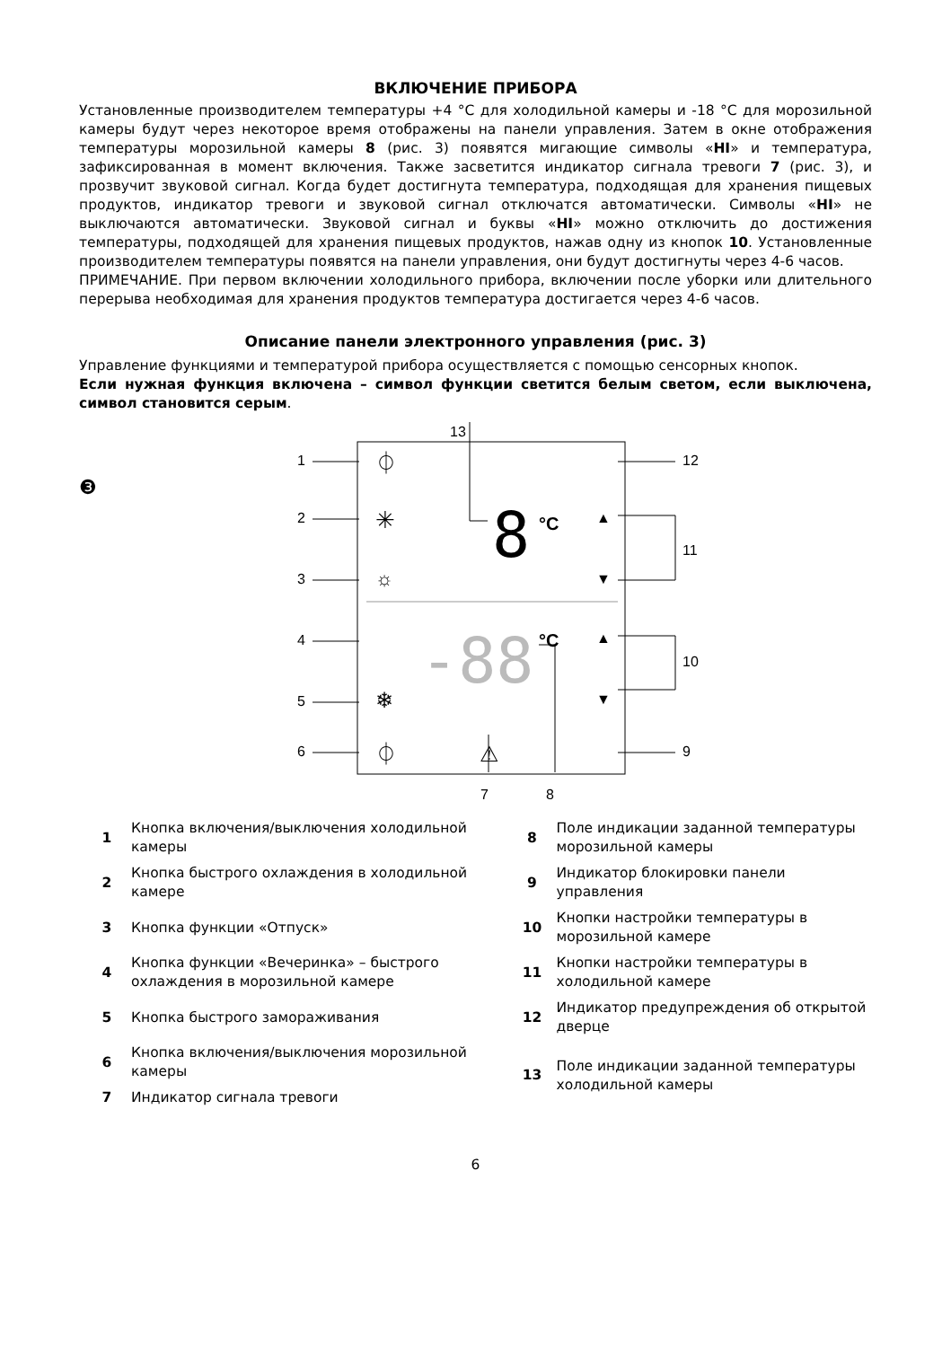ВКЛЮЧЕНИЕ ПРИБОРА
Установленные производителем температуры +4 °C для холодильной камеры и -18 °C для морозильной камеры будут через некоторое время отображены на панели управления. Затем в окне отображения температуры морозильной камеры 8 (рис. 3) появятся мигающие символы «HI» и температура, зафиксированная в момент включения. Также засветится индикатор сигнала тревоги 7 (рис. 3), и прозвучит звуковой сигнал. Когда будет достигнута температура, подходящая для хранения пищевых продуктов, индикатор тревоги и звуковой сигнал отключатся автоматически. Символы «HI» не выключаются автоматически. Звуковой сигнал и буквы «HI» можно отключить до достижения температуры, подходящей для хранения пищевых продуктов, нажав одну из кнопок 10. Установленные производителем температуры появятся на панели управления, они будут достигнуты через 4-6 часов.
ПРИМЕЧАНИЕ. При первом включении холодильного прибора, включении после уборки или длительного перерыва необходимая для хранения продуктов температура достигается через 4-6 часов.
Описание панели электронного управления (рис. 3)
Управление функциями и температурой прибора осуществляется с помощью сенсорных кнопок.
Если нужная функция включена – символ функции светится белым светом, если выключена, символ становится серым.
❸
1
2
3
4
5
6
12
11
10
9
13
7
8
°C
°C
⏀
✳
☼
❄
⏀
⚠
▲
▼
▲
▼
8
-88
| 1 | Кнопка включения/выключения холодильной камеры | 8 | Поле индикации заданной температуры морозильной камеры |
| 2 | Кнопка быстрого охлаждения в холодильной камере | 9 | Индикатор блокировки панели управления |
| 3 | Кнопка функции «Отпуск» | 10 | Кнопки настройки температуры в морозильной камере |
| 4 | Кнопка функции «Вечеринка» – быстрого охлаждения в морозильной камере | 11 | Кнопки настройки температуры в холодильной камере |
| 5 | Кнопка быстрого замораживания | 12 | Индикатор предупреждения об открытой дверце |
| 6 | Кнопка включения/выключения морозильной камеры | 13 | Поле индикации заданной температуры холодильной камеры |
| 7 | Индикатор сигнала тревоги | | |
6